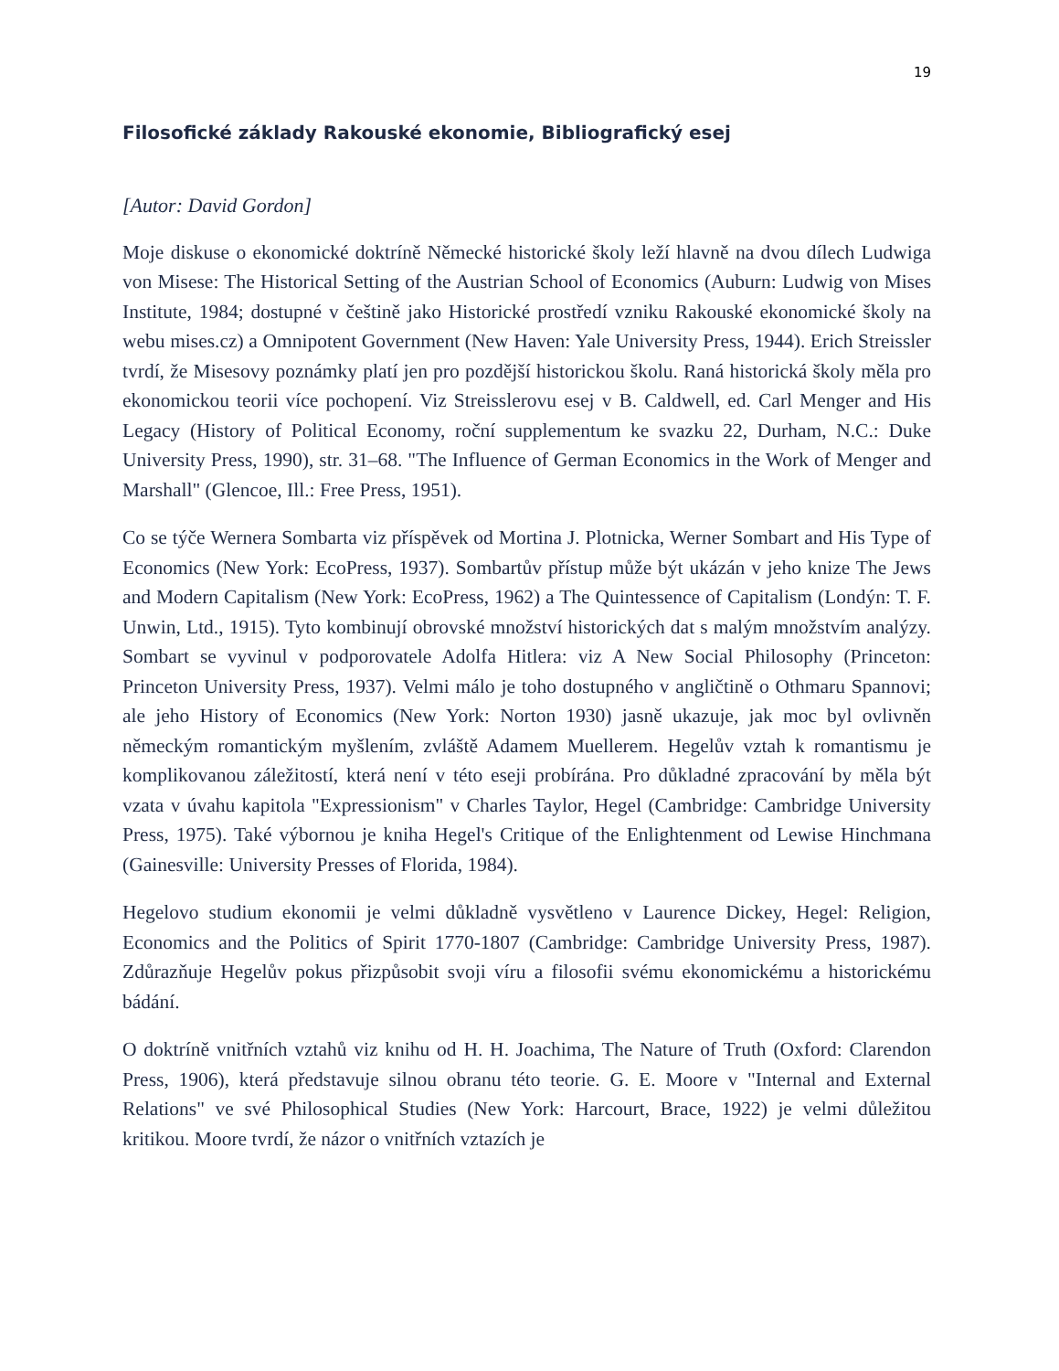19
Filosofické základy Rakouské ekonomie, Bibliografický esej
[Autor: David Gordon]
Moje diskuse o ekonomické doktríně Německé historické školy leží hlavně na dvou dílech Ludwiga von Misese: The Historical Setting of the Austrian School of Economics (Auburn: Ludwig von Mises Institute, 1984; dostupné v češtině jako Historické prostředí vzniku Rakouské ekonomické školy na webu mises.cz) a Omnipotent Government (New Haven: Yale University Press, 1944). Erich Streissler tvrdí, že Misesovy poznámky platí jen pro pozdější historickou školu. Raná historická školy měla pro ekonomickou teorii více pochopení. Viz Streisslerovu esej v B. Caldwell, ed. Carl Menger and His Legacy (History of Political Economy, roční supplementum ke svazku 22, Durham, N.C.: Duke University Press, 1990), str. 31–68. "The Influence of German Economics in the Work of Menger and Marshall" (Glencoe, Ill.: Free Press, 1951).
Co se týče Wernera Sombarta viz příspěvek od Mortina J. Plotnicka, Werner Sombart and His Type of Economics (New York: EcoPress, 1937). Sombartův přístup může být ukázán v jeho knize The Jews and Modern Capitalism (New York: EcoPress, 1962) a The Quintessence of Capitalism (Londýn: T. F. Unwin, Ltd., 1915). Tyto kombinují obrovské množství historických dat s malým množstvím analýzy. Sombart se vyvinul v podporovatele Adolfa Hitlera: viz A New Social Philosophy (Princeton: Princeton University Press, 1937). Velmi málo je toho dostupného v angličtině o Othmaru Spannovi; ale jeho History of Economics (New York: Norton 1930) jasně ukazuje, jak moc byl ovlivněn německým romantickým myšlením, zvláště Adamem Muellerem. Hegelův vztah k romantismu je komplikovanou záležitostí, která není v této eseji probírána. Pro důkladné zpracování by měla být vzata v úvahu kapitola "Expressionism" v Charles Taylor, Hegel (Cambridge: Cambridge University Press, 1975). Také výbornou je kniha Hegel's Critique of the Enlightenment od Lewise Hinchmana (Gainesville: University Presses of Florida, 1984).
Hegelovo studium ekonomii je velmi důkladně vysvětleno v Laurence Dickey, Hegel: Religion, Economics and the Politics of Spirit 1770-1807 (Cambridge: Cambridge University Press, 1987). Zdůrazňuje Hegelův pokus přizpůsobit svoji víru a filosofii svému ekonomickému a historickému bádání.
O doktríně vnitřních vztahů viz knihu od H. H. Joachima, The Nature of Truth (Oxford: Clarendon Press, 1906), která představuje silnou obranu této teorie. G. E. Moore v "Internal and External Relations" ve své Philosophical Studies (New York: Harcourt, Brace, 1922) je velmi důležitou kritikou. Moore tvrdí, že názor o vnitřních vztazích je